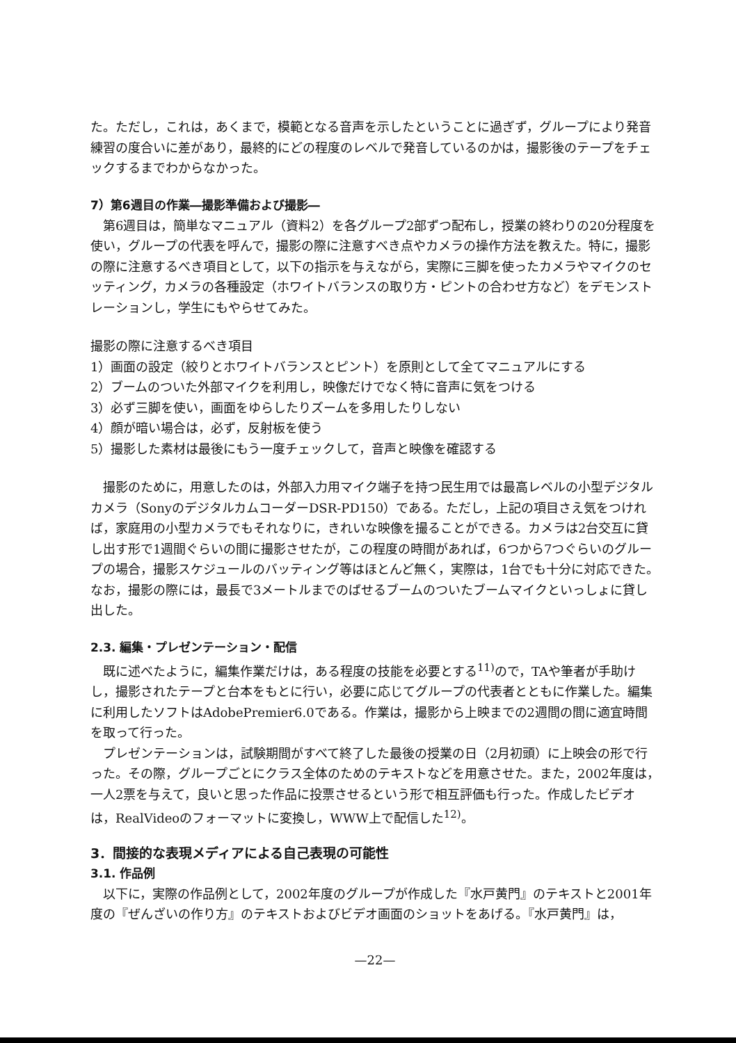た。ただし，これは，あくまで，模範となる音声を示したということに過ぎず，グループにより発音練習の度合いに差があり，最終的にどの程度のレベルで発音しているのかは，撮影後のテープをチェックするまでわからなかった。
7）第6週目の作業―撮影準備および撮影―
第6週目は，簡単なマニュアル（資料2）を各グループ2部ずつ配布し，授業の終わりの20分程度を使い，グループの代表を呼んで，撮影の際に注意すべき点やカメラの操作方法を教えた。特に，撮影の際に注意するべき項目として，以下の指示を与えながら，実際に三脚を使ったカメラやマイクのセッティング，カメラの各種設定（ホワイトバランスの取り方・ピントの合わせ方など）をデモンストレーションし，学生にもやらせてみた。
撮影の際に注意するべき項目
1）画面の設定（絞りとホワイトバランスとピント）を原則として全てマニュアルにする
2）ブームのついた外部マイクを利用し，映像だけでなく特に音声に気をつける
3）必ず三脚を使い，画面をゆらしたりズームを多用したりしない
4）顔が暗い場合は，必ず，反射板を使う
5）撮影した素材は最後にもう一度チェックして，音声と映像を確認する
撮影のために，用意したのは，外部入力用マイク端子を持つ民生用では最高レベルの小型デジタルカメラ（SonyのデジタルカムコーダーDSR-PD150）である。ただし，上記の項目さえ気をつければ，家庭用の小型カメラでもそれなりに，きれいな映像を撮ることができる。カメラは2台交互に貸し出す形で1週間ぐらいの間に撮影させたが，この程度の時間があれば，6つから7つぐらいのグループの場合，撮影スケジュールのバッティング等はほとんど無く，実際は，1台でも十分に対応できた。なお，撮影の際には，最長で3メートルまでのばせるブームのついたブームマイクといっしょに貸し出した。
2.3. 編集・プレゼンテーション・配信
既に述べたように，編集作業だけは，ある程度の技能を必要とする<sup>11)</sup>ので，TAや筆者が手助けし，撮影されたテープと台本をもとに行い，必要に応じてグループの代表者とともに作業した。編集に利用したソフトはAdobePremier6.0である。作業は，撮影から上映までの2週間の間に適宜時間を取って行った。
プレゼンテーションは，試験期間がすべて終了した最後の授業の日（2月初頭）に上映会の形で行った。その際，グループごとにクラス全体のためのテキストなどを用意させた。また，2002年度は，一人2票を与えて，良いと思った作品に投票させるという形で相互評価も行った。作成したビデオは，RealVideoのフォーマットに変換し，WWW上で配信した<sup>12)</sup>。
3．間接的な表現メディアによる自己表現の可能性
3.1. 作品例
以下に，実際の作品例として，2002年度のグループが作成した『水戸黄門』のテキストと2001年度の『ぜんざいの作り方』のテキストおよびビデオ画面のショットをあげる。『水戸黄門』は，
—22—